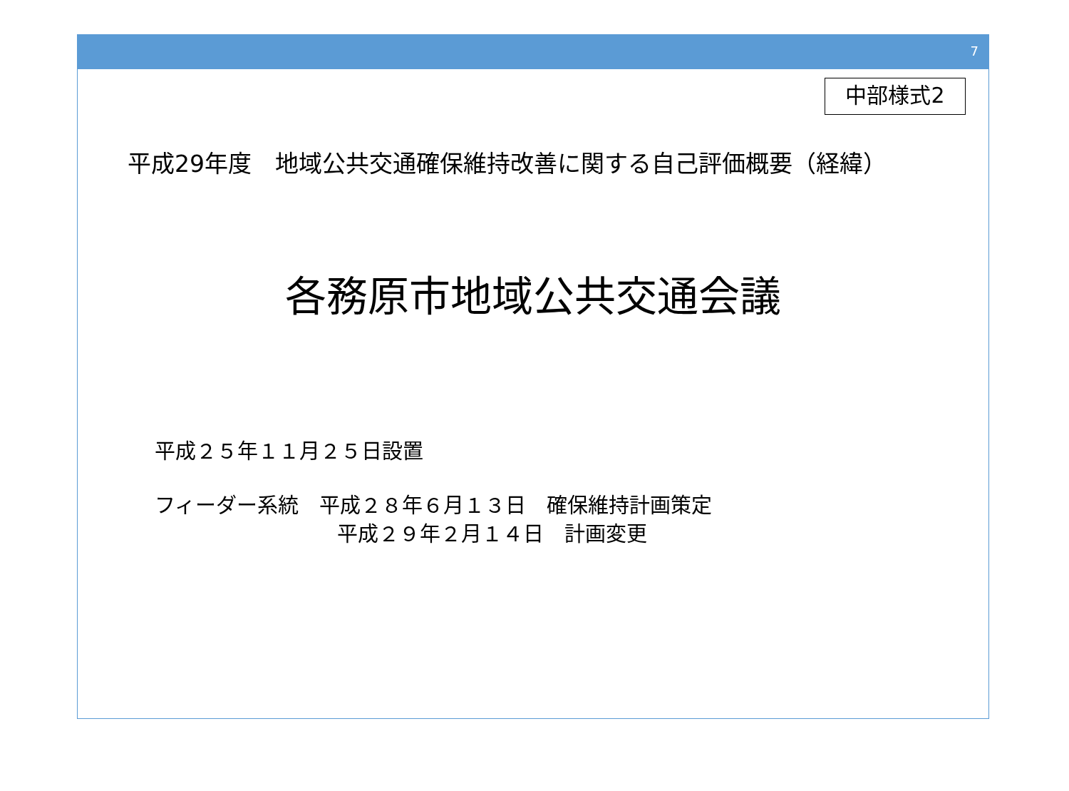7
中部様式2
平成29年度　地域公共交通確保維持改善に関する自己評価概要（経緯）
各務原市地域公共交通会議
平成２５年１１月２５日設置
フィーダー系統　平成２８年６月１３日　確保維持計画策定
平成２９年２月１４日　計画変更